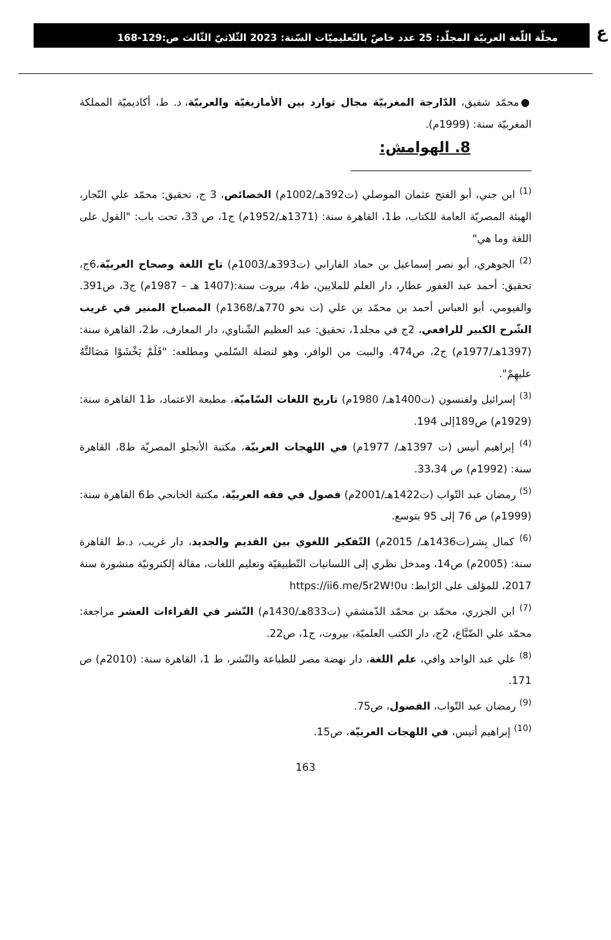ع
مجلّة اللّغة العربيّة المجلّد: 25 عدد خاصّ بالتّعليميّات السّنة: 2023 الثّلاثيّ الثّالث ص:129-168
●محمّد شفيق، الدّارجة المغربيّة مجال توارد بين الأمازيغيّة والعربيّة، د. ط، أكاديميّة المملكة المغربيّة سنة: (1999م).
8. الهوامش:
<sup>(1)</sup> ابن جني، أبو الفتح عثمان الموصلي (ت392هـ/1002م) الخصائص، 3 ج، تحقيق: محمّد علي النّجار، الهيئة المصريّة العامة للكتاب، ط1، القاهرة سنة: (1371هـ/1952م) ج1، ص 33، تحت باب: "القول على اللغة وما هي"
<sup>(2)</sup> الجوهري، أبو نصر إسماعيل بن حماد الفارابي (ت393هـ/1003م) تاج اللغة وصحاح العربيّة،6ج، تحقيق: أحمد عبد الغفور عطار، دار العلم للملايين، ط4، بيروت سنة:(1407 هـ – 1987م) ج3، ص391. والفيومي، أبو العباس أحمد بن محمّد بن علي (ت نحو 770هـ/1368م) المصباح المنير في غريب الشّرح الكبير للرافعي، 2ج في مجلد1، تحقيق: عبد العظيم الشّناوي، دار المعارف، ط2، القاهرة سنة: (1397هـ/1977م) ج2، ص474. والبيت من الوافر، وهو لنضلة السّلمي ومطلعه: "فَلَمْ يَخْشَوْا مَصَالتَّهُ عليهِمْ".
<sup>(3)</sup> إسرائيل ولفنسون (ت1400هـ/ 1980م) تاريخ اللغات السّاميّة، مطبعة الاعتماد، ط1 القاهرة سنة: (1929م) ص189إلى 194.
<sup>(4)</sup> إبراهيم أنيس (ت 1397هـ/ 1977م) في اللهجات العربيّة، مكتبة الأنجلو المصريّة ط8، القاهرة سنة: (1992م) ص 33،34.
<sup>(5)</sup> رمضان عبد التّواب (ت1422هـ/2001م) فصول في فقه العربيّة، مكتبة الخانجي ط6 القاهرة سنة: (1999م) ص 76 إلى 95 بتوسع.
<sup>(6)</sup> كمال بِشر(ت1436هـ/ 2015م) التّفكير اللغوي بين القديم والجديد، دار غريب، د.ط القاهرة سنة: (2005م) ص14، ومدخل نظري إلى اللسانيات التّطبيقيّة وتعليم اللغات، مقالة إلكترونيّة منشورة سنة 2017، للمؤلف على الرّابط: https://ii6.me/5r2W!0u
<sup>(7)</sup> ابن الجزري، محمّد بن محمّد الدّمشقي (ت833هـ/1430م) النّشر في القراءات العشر مراجعة: محمّد علي الضّبَّاع، 2ج، دار الكتب العلميّة، بيروت، ج1، ص22.
<sup>(8)</sup> علي عبد الواحد وافي، علم اللغة، دار نهضة مصر للطباعة والنّشر، ط 1، القاهرة سنة: (2010م) ص 171.
<sup>(9)</sup> رمضان عبد التّواب، الفصول، ص75.
<sup>(10)</sup> إبراهيم أنيس، في اللهجات العربيّة، ص15.
163